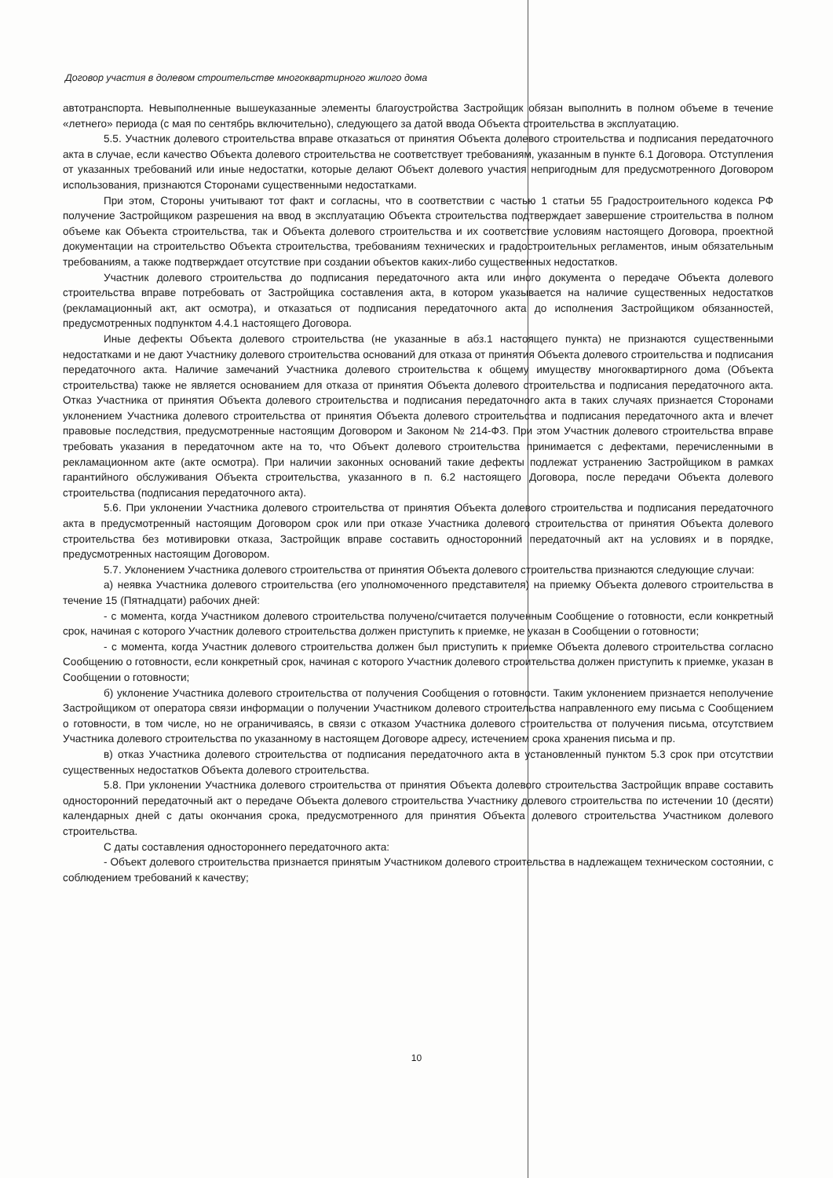Договор участия в долевом строительстве многоквартирного жилого дома
автотранспорта. Невыполненные вышеуказанные элементы благоустройства Застройщик обязан выполнить в полном объеме в течение «летнего» периода (с мая по сентябрь включительно), следующего за датой ввода Объекта строительства в эксплуатацию.
5.5. Участник долевого строительства вправе отказаться от принятия Объекта долевого строительства и подписания передаточного акта в случае, если качество Объекта долевого строительства не соответствует требованиям, указанным в пункте 6.1 Договора. Отступления от указанных требований или иные недостатки, которые делают Объект долевого участия непригодным для предусмотренного Договором использования, признаются Сторонами существенными недостатками.
При этом, Стороны учитывают тот факт и согласны, что в соответствии с частью 1 статьи 55 Градостроительного кодекса РФ получение Застройщиком разрешения на ввод в эксплуатацию Объекта строительства подтверждает завершение строительства в полном объеме как Объекта строительства, так и Объекта долевого строительства и их соответствие условиям настоящего Договора, проектной документации на строительство Объекта строительства, требованиям технических и градостроительных регламентов, иным обязательным требованиям, а также подтверждает отсутствие при создании объектов каких-либо существенных недостатков.
Участник долевого строительства до подписания передаточного акта или иного документа о передаче Объекта долевого строительства вправе потребовать от Застройщика составления акта, в котором указывается на наличие существенных недостатков (рекламационный акт, акт осмотра), и отказаться от подписания передаточного акта до исполнения Застройщиком обязанностей, предусмотренных подпунктом 4.4.1 настоящего Договора.
Иные дефекты Объекта долевого строительства (не указанные в абз.1 настоящего пункта) не признаются существенными недостатками и не дают Участнику долевого строительства оснований для отказа от принятия Объекта долевого строительства и подписания передаточного акта. Наличие замечаний Участника долевого строительства к общему имуществу многоквартирного дома (Объекта строительства) также не является основанием для отказа от принятия Объекта долевого строительства и подписания передаточного акта. Отказ Участника от принятия Объекта долевого строительства и подписания передаточного акта в таких случаях признается Сторонами уклонением Участника долевого строительства от принятия Объекта долевого строительства и подписания передаточного акта и влечет правовые последствия, предусмотренные настоящим Договором и Законом № 214-ФЗ. При этом Участник долевого строительства вправе требовать указания в передаточном акте на то, что Объект долевого строительства принимается с дефектами, перечисленными в рекламационном акте (акте осмотра). При наличии законных оснований такие дефекты подлежат устранению Застройщиком в рамках гарантийного обслуживания Объекта строительства, указанного в п. 6.2 настоящего Договора, после передачи Объекта долевого строительства (подписания передаточного акта).
5.6. При уклонении Участника долевого строительства от принятия Объекта долевого строительства и подписания передаточного акта в предусмотренный настоящим Договором срок или при отказе Участника долевого строительства от принятия Объекта долевого строительства без мотивировки отказа, Застройщик вправе составить односторонний передаточный акт на условиях и в порядке, предусмотренных настоящим Договором.
5.7. Уклонением Участника долевого строительства от принятия Объекта долевого строительства признаются следующие случаи:
а) неявка Участника долевого строительства (его уполномоченного представителя) на приемку Объекта долевого строительства в течение 15 (Пятнадцати) рабочих дней:
- с момента, когда Участником долевого строительства получено/считается полученным Сообщение о готовности, если конкретный срок, начиная с которого Участник долевого строительства должен приступить к приемке, не указан в Сообщении о готовности;
- с момента, когда Участник долевого строительства должен был приступить к приемке Объекта долевого строительства согласно Сообщению о готовности, если конкретный срок, начиная с которого Участник долевого строительства должен приступить к приемке, указан в Сообщении о готовности;
б) уклонение Участника долевого строительства от получения Сообщения о готовности. Таким уклонением признается неполучение Застройщиком от оператора связи информации о получении Участником долевого строительства направленного ему письма с Сообщением о готовности, в том числе, но не ограничиваясь, в связи с отказом Участника долевого строительства от получения письма, отсутствием Участника долевого строительства по указанному в настоящем Договоре адресу, истечением срока хранения письма и пр.
в) отказ Участника долевого строительства от подписания передаточного акта в установленный пунктом 5.3 срок при отсутствии существенных недостатков Объекта долевого строительства.
5.8. При уклонении Участника долевого строительства от принятия Объекта долевого строительства Застройщик вправе составить односторонний передаточный акт о передаче Объекта долевого строительства Участнику долевого строительства по истечении 10 (десяти) календарных дней с даты окончания срока, предусмотренного для принятия Объекта долевого строительства Участником долевого строительства.
С даты составления одностороннего передаточного акта:
- Объект долевого строительства признается принятым Участником долевого строительства в надлежащем техническом состоянии, с соблюдением требований к качеству;
10